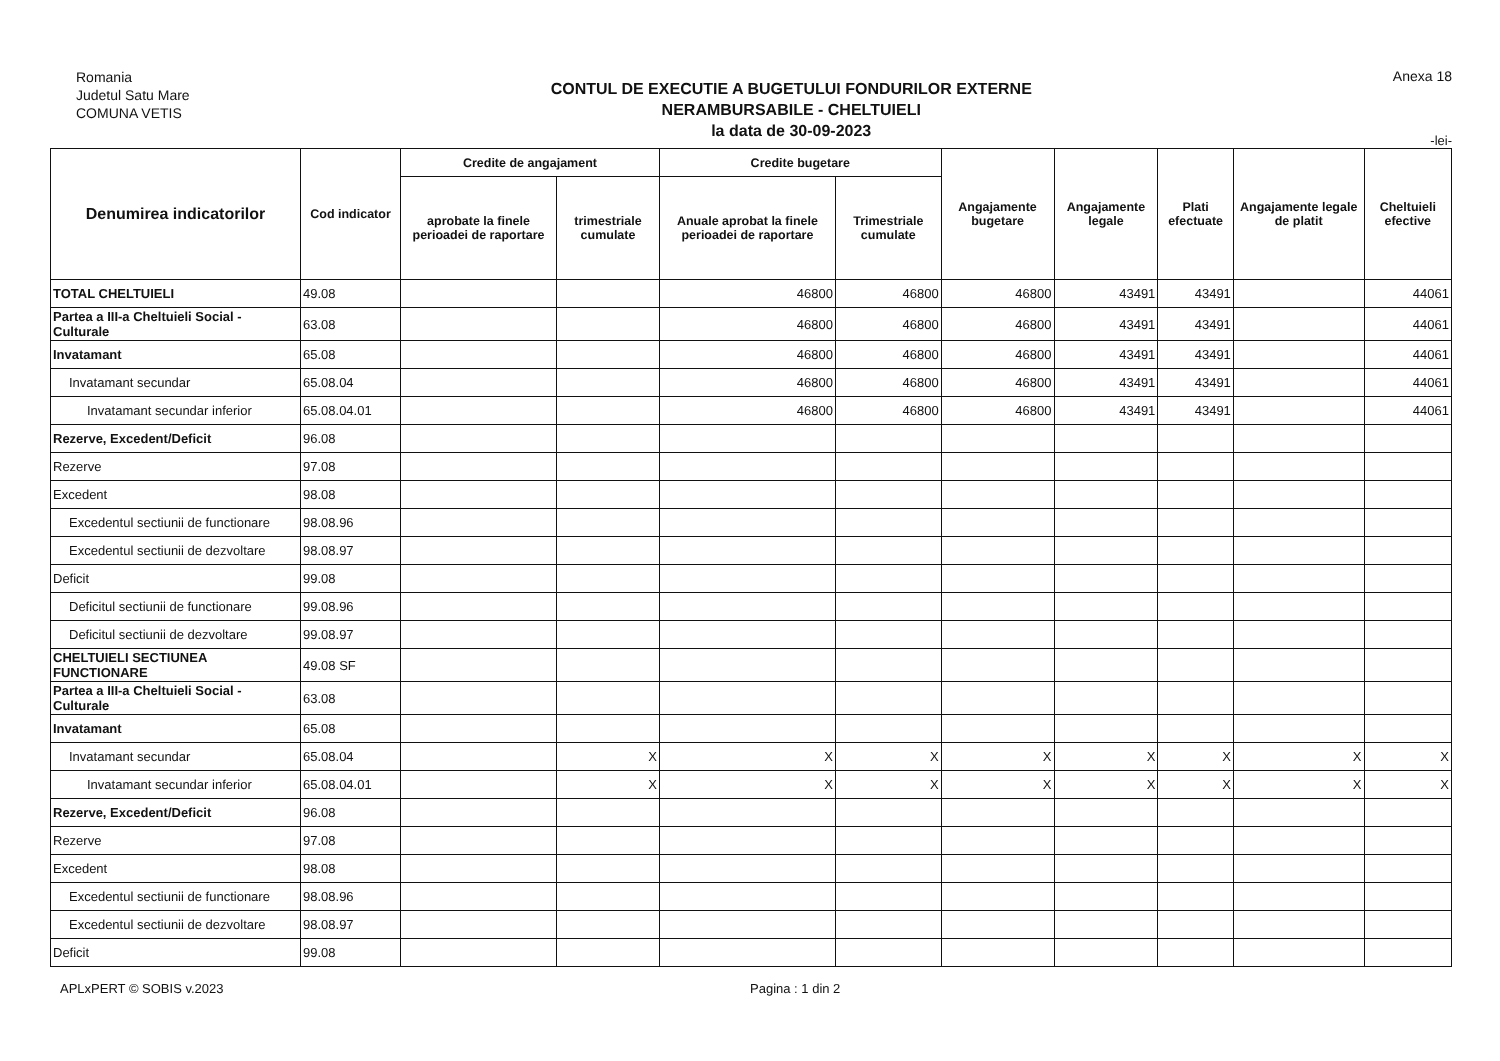Romania
Judetul Satu Mare
COMUNA VETIS
CONTUL DE EXECUTIE A BUGETULUI FONDURILOR EXTERNE
NERAMBURSABILE - CHELTUIELI
la data de 30-09-2023
Anexa 18
-lei-
| Denumirea indicatorilor | Cod indicator | Credite de angajament | | Credite bugetare | | Angajamente bugetare | Angajamente legale | Plati efectuate | Angajamente legale de platit | Cheltuieli efective |
| --- | --- | --- | --- | --- | --- | --- | --- | --- | --- | --- |
| | | aprobate la finele perioadei de raportare | trimestriale cumulate | Anuale aprobat la finele perioadei de raportare | Trimestriale cumulate | | | | | |
| TOTAL CHELTUIELI | 49.08 | | | 46800 | 46800 | 46800 | 43491 | 43491 | | 44061 |
| Partea a III-a Cheltuieli Social - Culturale | 63.08 | | | 46800 | 46800 | 46800 | 43491 | 43491 | | 44061 |
| Invatamant | 65.08 | | | 46800 | 46800 | 46800 | 43491 | 43491 | | 44061 |
| Invatamant secundar | 65.08.04 | | | 46800 | 46800 | 46800 | 43491 | 43491 | | 44061 |
| Invatamant secundar inferior | 65.08.04.01 | | | 46800 | 46800 | 46800 | 43491 | 43491 | | 44061 |
| Rezerve, Excedent/Deficit | 96.08 | | | | | | | | | |
| Rezerve | 97.08 | | | | | | | | | |
| Excedent | 98.08 | | | | | | | | | |
| Excedentul sectiunii de functionare | 98.08.96 | | | | | | | | | |
| Excedentul sectiunii de dezvoltare | 98.08.97 | | | | | | | | | |
| Deficit | 99.08 | | | | | | | | | |
| Deficitul sectiunii de functionare | 99.08.96 | | | | | | | | | |
| Deficitul sectiunii de dezvoltare | 99.08.97 | | | | | | | | | |
| CHELTUIELI SECTIUNEA FUNCTIONARE | 49.08 SF | | | | | | | | | |
| Partea a III-a Cheltuieli Social - Culturale | 63.08 | | | | | | | | | |
| Invatamant | 65.08 | | | | | | | | | |
| Invatamant secundar | 65.08.04 | | X | X | X | X | X | X | X | X |
| Invatamant secundar inferior | 65.08.04.01 | | X | X | X | X | X | X | X | X |
| Rezerve, Excedent/Deficit | 96.08 | | | | | | | | | |
| Rezerve | 97.08 | | | | | | | | | |
| Excedent | 98.08 | | | | | | | | | |
| Excedentul sectiunii de functionare | 98.08.96 | | | | | | | | | |
| Excedentul sectiunii de dezvoltare | 98.08.97 | | | | | | | | | |
| Deficit | 99.08 | | | | | | | | | |
APLxPERT © SOBIS v.2023 Pagina : 1 din 2